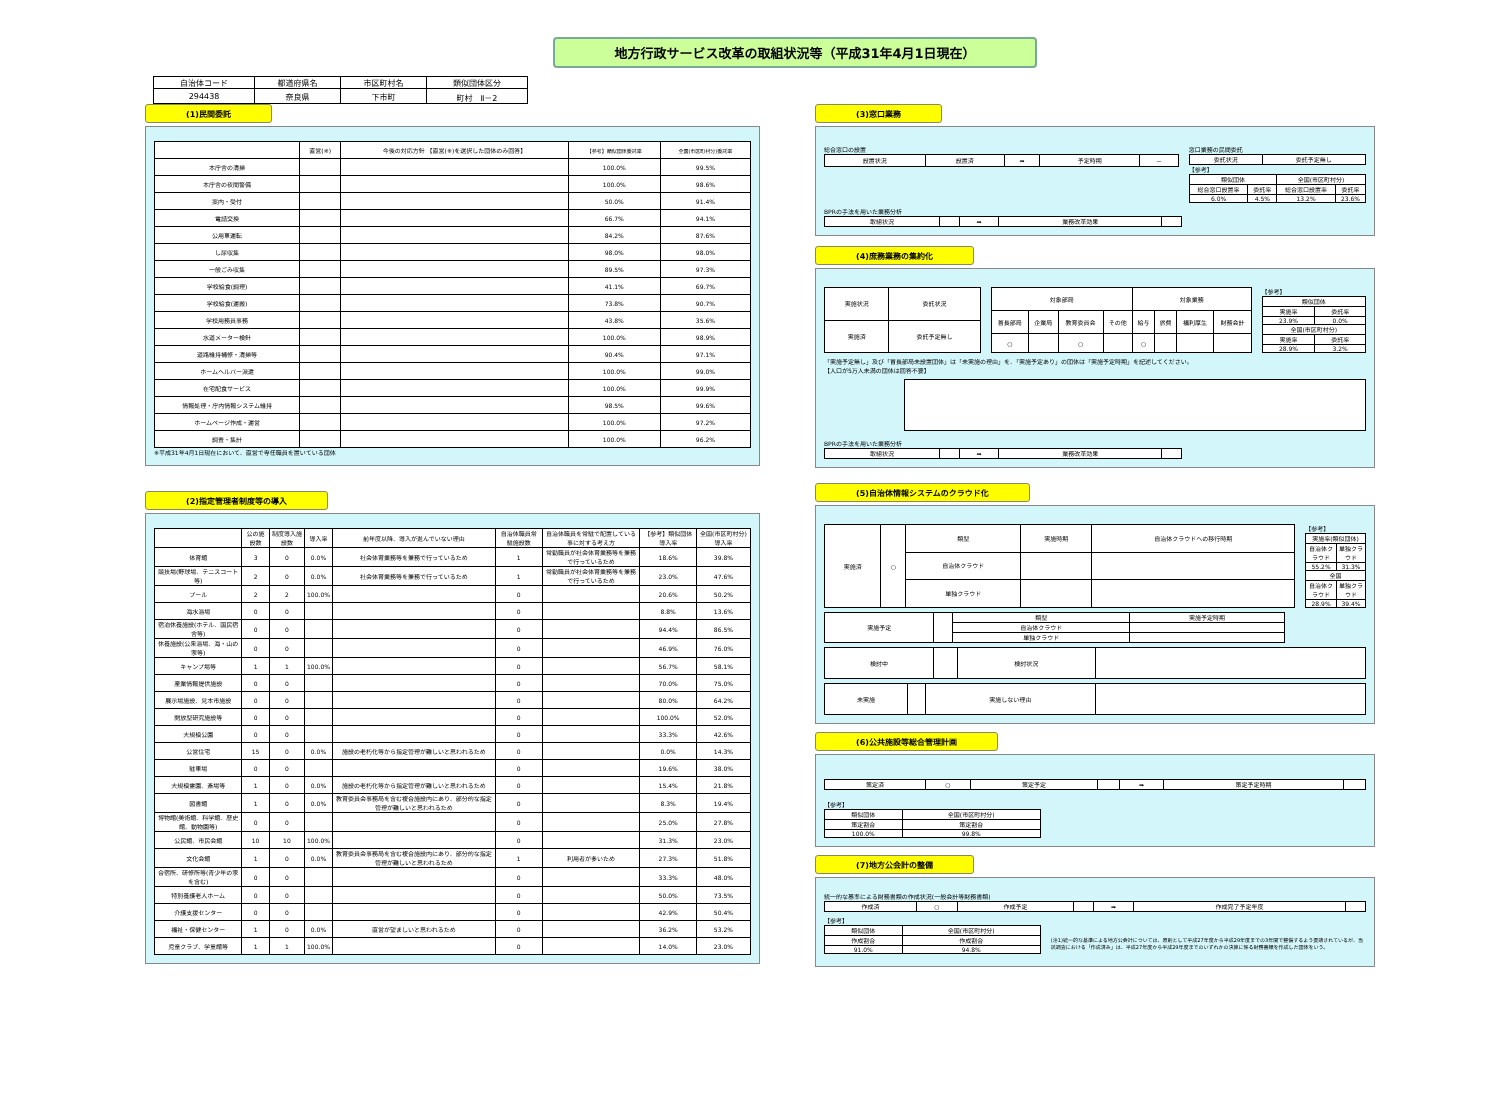地方行政サービス改革の取組状況等（平成31年4月1日現在）
| 自治体コード | 都道府県名 | 市区町村名 | 類似団体区分 |
| 294438 | 奈良県 | 下市町 | 町村 Ⅱ－2 |
(1)民間委託
| | 直営(※) | 今後の対応方針 【直営(※)を選択した団体のみ回答】 | 【参考】類似団体委託率 | 全国(市区町村分)委託率 |
| 本庁舎の清掃 | | | 100.0% | 99.5% |
| 本庁舎の夜間警備 | | | 100.0% | 98.6% |
| 案内・受付 | | | 50.0% | 91.4% |
| 電話交換 | | | 66.7% | 94.1% |
| 公用車運転 | | | 84.2% | 87.6% |
| し尿収集 | | | 98.0% | 98.0% |
| 一般ごみ収集 | | | 89.5% | 97.3% |
| 学校給食(調理) | | | 41.1% | 69.7% |
| 学校給食(運搬) | | | 73.8% | 90.7% |
| 学校用務員事務 | | | 43.8% | 35.6% |
| 水道メーター検針 | | | 100.0% | 98.9% |
| 道路維持補修・清掃等 | | | 90.4% | 97.1% |
| ホームヘルパー派遣 | | | 100.0% | 99.0% |
| 在宅配食サービス | | | 100.0% | 99.9% |
| 情報処理・庁内情報システム維持 | | | 98.5% | 99.6% |
| ホームページ作成・運営 | | | 100.0% | 97.2% |
| 調査・集計 | | | 100.0% | 96.2% |
※平成31年4月1日現在において、直営で専任職員を置いている団体
(2)指定管理者制度等の導入
| | 公の施設数 | 制度導入施設数 | 導入率 | 前年度以降、導入が進んでいない理由 | 自治体職員常駐施設数 | 自治体職員を常駐で配置している事に対する考え方 | 【参考】類似団体導入率 | 全国(市区町村分)導入率 |
| 体育館 | 3 | 0 | 0.0% | 社会体育業務等を兼務で行っているため | 1 | 常勤職員が社会体育業務等を兼務で行っているため | 18.6% | 39.8% |
| 競技場(野球場、テニスコート等) | 2 | 0 | 0.0% | 社会体育業務等を兼務で行っているため | 1 | 常勤職員が社会体育業務等を兼務で行っているため | 23.0% | 47.6% |
| プール | 2 | 2 | 100.0% | | 0 | | 20.6% | 50.2% |
| 海水浴場 | 0 | 0 | | | 0 | | 8.8% | 13.6% |
| 宿泊休養施設(ホテル、国民宿舎等) | 0 | 0 | | | 0 | | 94.4% | 86.5% |
| 休養施設(公衆浴場、海・山の家等) | 0 | 0 | | | 0 | | 46.9% | 76.0% |
| キャンプ場等 | 1 | 1 | 100.0% | | 0 | | 56.7% | 58.1% |
| 産業情報提供施設 | 0 | 0 | | | 0 | | 70.0% | 75.0% |
| 展示場施設、見本市施設 | 0 | 0 | | | 0 | | 80.0% | 64.2% |
| 開放型研究施設等 | 0 | 0 | | | 0 | | 100.0% | 52.0% |
| 大規模公園 | 0 | 0 | | | 0 | | 33.3% | 42.6% |
| 公営住宅 | 15 | 0 | 0.0% | 施設の老朽化等から指定管理が難しいと思われるため | 0 | | 0.0% | 14.3% |
| 駐車場 | 0 | 0 | | | 0 | | 19.6% | 38.0% |
| 大規模霊園、斎場等 | 1 | 0 | 0.0% | 施設の老朽化等から指定管理が難しいと思われるため | 0 | | 15.4% | 21.8% |
| 図書館 | 1 | 0 | 0.0% | 教育委員会事務局を含む複合施設内にあり、部分的な指定管理が難しいと思われるため | 0 | | 8.3% | 19.4% |
| 博物館(美術館、科学館、歴史館、動物園等) | 0 | 0 | | | 0 | | 25.0% | 27.8% |
| 公民館、市民会館 | 10 | 10 | 100.0% | | 0 | | 31.3% | 23.0% |
| 文化会館 | 1 | 0 | 0.0% | 教育委員会事務局を含む複合施設内にあり、部分的な指定管理が難しいと思われるため | 1 | 利用者が多いため | 27.3% | 51.8% |
| 合宿所、研修所等(青少年の家を含む) | 0 | 0 | | | 0 | | 33.3% | 48.0% |
| 特別養護老人ホーム | 0 | 0 | | | 0 | | 50.0% | 73.5% |
| 介護支援センター | 0 | 0 | | | 0 | | 42.9% | 50.4% |
| 福祉・保健センター | 1 | 0 | 0.0% | 直営が望ましいと思われるため | 0 | | 36.2% | 53.2% |
| 児童クラブ、学童館等 | 1 | 1 | 100.0% | | 0 | | 14.0% | 23.0% |
(3)窓口業務
総合窓口の設置
| 設置状況 | 設置済 | ➡ | 予定時期 | － |
窓口業務の民間委託
| 委託状況 | 委託予定無し |
【参考】
| 類似団体 | | 全国(市区町村分) | |
| 総合窓口設置率 | 委託率 | 総合窓口設置率 | 委託率 |
| 6.0% | 4.5% | 13.2% | 23.6% |
BPRの手法を用いた業務分析
| 取組状況 | | ➡ | 業務改革効果 | |
(4)庶務業務の集約化
| 実施状況 | 委託状況 |
| 実施済 | 委託予定無し |
| 対象部局 | | | | 対象業務 | | | |
| 首長部局 | 企業局 | 教育委員会 | その他 | 給与 | 旅費 | 福利厚生 | 財務会計 |
| ○ | | ○ | | ○ | | | |
【参考】
| 類似団体 | |
| 実施率 | 委託率 |
| 23.9% | 0.0% |
| 全国(市区町村分) | |
| 実施率 | 委託率 |
| 28.9% | 3.2% |
「実施予定無し」及び「首長部局未設置団体」は「未実施の理由」を、「実施予定あり」の団体は「実施予定時期」を記述してください。
【人口が5万人未満の団体は回答不要】
BPRの手法を用いた業務分析
| 取組状況 | | ➡ | 業務改革効果 | |
(5)自治体情報システムのクラウド化
| 実施済 | ○ | 類型 | 実施時期 | 自治体クラウドへの移行時期 |
| | | 自治体クラウド | | |
| | | 単独クラウド | | |
【参考】
| 実施率(類似団体) | |
| 自治体クラウド | 単独クラウド |
| 55.2% | 31.3% |
| 全国 | |
| 自治体クラウド | 単独クラウド |
| 28.9% | 39.4% |
| 実施予定 | | 類型 | 実施予定時期 |
| | | 自治体クラウド | |
| | | 単独クラウド | |
| 検討中 | | 検討状況 | |
| 未実施 | | 実施しない理由 | |
(6)公共施設等総合管理計画
| 策定済 | ○ | 策定予定 | | ➡ | 策定予定時期 | |
【参考】
| 類似団体 | 全国(市区町村分) |
| 策定割合 | 策定割合 |
| 100.0% | 99.8% |
(7)地方公会計の整備
統一的な基準による財務書類の作成状況(一般会計等財務書類)
| 作成済 | ○ | 作成予定 | | ➡ | 作成完了予定年度 | |
【参考】
| 類似団体 | 全国(市区町村分) |
| 作成割合 | 作成割合 |
| 91.0% | 94.8% |
(注1)統一的な基準による地方公会計については、原則として平成27年度から平成29年度までの3年間で整備するよう要請されているが、当該調査における「作成済み」は、平成27年度から平成29年度までのいずれかの決算に係る財務書類を作成した団体をいう。